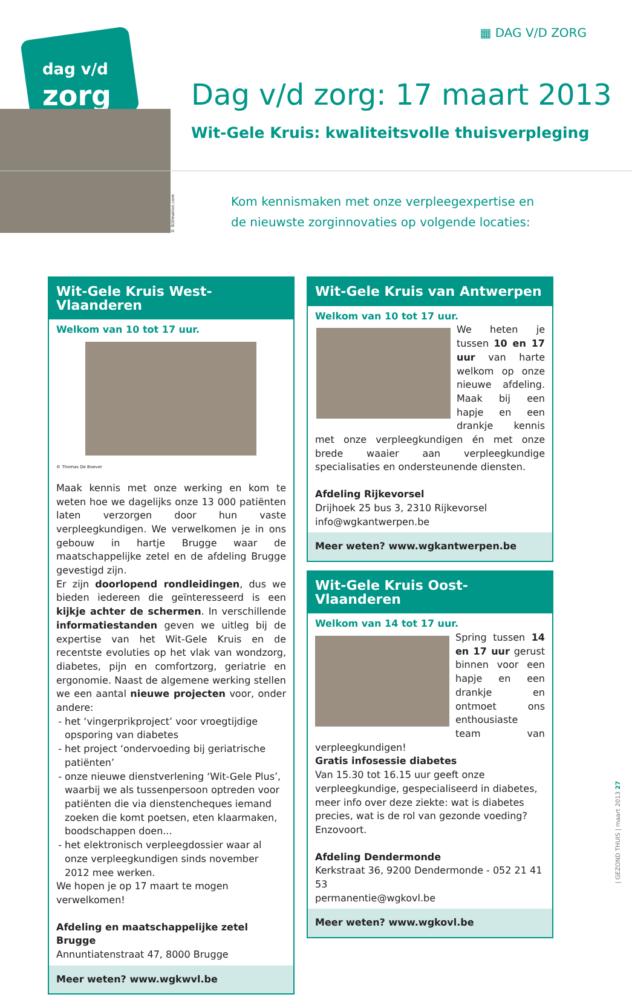▦ DAG V/D ZORG
dag v/d
zorg
© Stillmation.com
Dag v/d zorg: 17 maart 2013
Wit-Gele Kruis: kwaliteitsvolle thuisverpleging
Kom kennismaken met onze verpleegexpertise en
de nieuwste zorginnovaties op volgende locaties:
Wit-Gele Kruis West-Vlaanderen
Welkom van 10 tot 17 uur.
© Thomas De Boever
Maak kennis met onze werking en kom te weten hoe we dagelijks onze 13 000 patiënten laten verzorgen door hun vaste verpleegkundigen. We verwelkomen je in ons gebouw in hartje Brugge waar de maatschappelijke zetel en de afdeling Brugge gevestigd zijn.
Er zijn doorlopend rondleidingen, dus we bieden iedereen die geïnteresseerd is een kijkje achter de schermen. In verschillende informatiestanden geven we uitleg bij de expertise van het Wit-Gele Kruis en de recentste evoluties op het vlak van wondzorg, diabetes, pijn en comfortzorg, geriatrie en ergonomie. Naast de algemene werking stellen we een aantal nieuwe projecten voor, onder andere:
het ‘vingerprikproject’ voor vroegtijdige opsporing van diabetes
het project ‘ondervoeding bij geriatrische patiënten’
onze nieuwe dienstverlening ‘Wit-Gele Plus’, waarbij we als tussenpersoon optreden voor patiënten die via dienstencheques iemand zoeken die komt poetsen, eten klaarmaken, boodschappen doen...
het elektronisch verpleegdossier waar al onze verpleegkundigen sinds november 2012 mee werken.
We hopen je op 17 maart te mogen verwelkomen!
Afdeling en maatschappelijke zetel Brugge
Annuntiatenstraat 47, 8000 Brugge
Meer weten? www.wgkwvl.be
Wit-Gele Kruis van Antwerpen
Welkom van 10 tot 17 uur.
We heten je tussen 10 en 17 uur van harte welkom op onze nieuwe afdeling. Maak bij een hapje en een drankje kennis met onze verpleegkundigen én met onze brede waaier aan verpleegkundige specialisaties en ondersteunende diensten.
Afdeling Rijkevorsel
Drijhoek 25 bus 3, 2310 Rijkevorsel
info@wgkantwerpen.be
Meer weten? www.wgkantwerpen.be
Wit-Gele Kruis Oost-Vlaanderen
Welkom van 14 tot 17 uur.
Spring tussen 14 en 17 uur gerust binnen voor een hapje en een drankje en ontmoet ons enthousiaste team van verpleegkundigen!
Gratis infosessie diabetes
Van 15.30 tot 16.15 uur geeft onze verpleegkundige, gespecialiseerd in diabetes, meer info over deze ziekte: wat is diabetes precies, wat is de rol van gezonde voeding? Enzovoort.
Afdeling Dendermonde
Kerkstraat 36, 9200 Dendermonde - 052 21 41 53
permanentie@wgkovl.be
Meer weten? www.wgkovl.be
| GEZOND THUIS | maart 2013 27